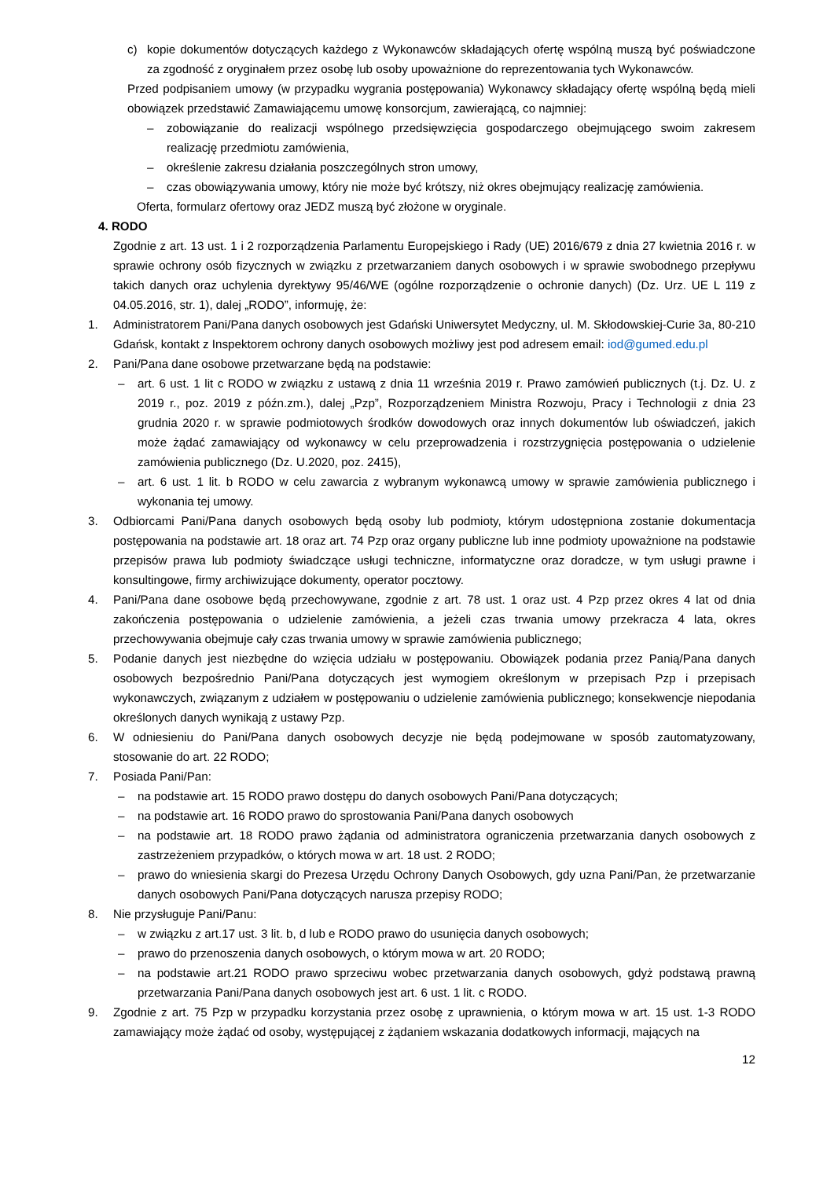c) kopie dokumentów dotyczących każdego z Wykonawców składających ofertę wspólną muszą być poświadczone za zgodność z oryginałem przez osobę lub osoby upoważnione do reprezentowania tych Wykonawców.
Przed podpisaniem umowy (w przypadku wygrania postępowania) Wykonawcy składający ofertę wspólną będą mieli obowiązek przedstawić Zamawiającemu umowę konsorcjum, zawierającą, co najmniej:
– zobowiązanie do realizacji wspólnego przedsięwzięcia gospodarczego obejmującego swoim zakresem realizację przedmiotu zamówienia,
– określenie zakresu działania poszczególnych stron umowy,
– czas obowiązywania umowy, który nie może być krótszy, niż okres obejmujący realizację zamówienia.
Oferta, formularz ofertowy oraz JEDZ muszą być złożone w oryginale.
4. RODO
Zgodnie z art. 13 ust. 1 i 2 rozporządzenia Parlamentu Europejskiego i Rady (UE) 2016/679 z dnia 27 kwietnia 2016 r. w sprawie ochrony osób fizycznych w związku z przetwarzaniem danych osobowych i w sprawie swobodnego przepływu takich danych oraz uchylenia dyrektywy 95/46/WE (ogólne rozporządzenie o ochronie danych) (Dz. Urz. UE L 119 z 04.05.2016, str. 1), dalej „RODO”, informuję, że:
1. Administratorem Pani/Pana danych osobowych jest Gdański Uniwersytet Medyczny, ul. M. Skłodowskiej-Curie 3a, 80-210 Gdańsk, kontakt z Inspektorem ochrony danych osobowych możliwy jest pod adresem email: iod@gumed.edu.pl
2. Pani/Pana dane osobowe przetwarzane będą na podstawie:
– art. 6 ust. 1 lit c RODO w związku z ustawą z dnia 11 września 2019 r. Prawo zamówień publicznych (t.j. Dz. U. z 2019 r., poz. 2019 z późn.zm.), dalej „Pzp”, Rozporządzeniem Ministra Rozwoju, Pracy i Technologii z dnia 23 grudnia 2020 r. w sprawie podmiotowych środków dowodowych oraz innych dokumentów lub oświadczeń, jakich może żądać zamawiający od wykonawcy w celu przeprowadzenia i rozstrzygnięcia postępowania o udzielenie zamówienia publicznego (Dz. U.2020, poz. 2415),
– art. 6 ust. 1 lit. b RODO w celu zawarcia z wybranym wykonawcą umowy w sprawie zamówienia publicznego i wykonania tej umowy.
3. Odbiorcami Pani/Pana danych osobowych będą osoby lub podmioty, którym udostępniona zostanie dokumentacja postępowania na podstawie art. 18 oraz art. 74 Pzp oraz organy publiczne lub inne podmioty upoważnione na podstawie przepisów prawa lub podmioty świadczące usługi techniczne, informatyczne oraz doradcze, w tym usługi prawne i konsultingowe, firmy archiwizujące dokumenty, operator pocztowy.
4. Pani/Pana dane osobowe będą przechowywane, zgodnie z art. 78 ust. 1 oraz ust. 4 Pzp przez okres 4 lat od dnia zakończenia postępowania o udzielenie zamówienia, a jeżeli czas trwania umowy przekracza 4 lata, okres przechowywania obejmuje cały czas trwania umowy w sprawie zamówienia publicznego;
5. Podanie danych jest niezbędne do wzięcia udziału w postępowaniu. Obowiązek podania przez Panią/Pana danych osobowych bezpośrednio Pani/Pana dotyczących jest wymogiem określonym w przepisach Pzp i przepisach wykonawczych, związanym z udziałem w postępowaniu o udzielenie zamówienia publicznego; konsekwencje niepodania określonych danych wynikają z ustawy Pzp.
6. W odniesieniu do Pani/Pana danych osobowych decyzje nie będą podejmowane w sposób zautomatyzowany, stosowanie do art. 22 RODO;
7. Posiada Pani/Pan:
– na podstawie art. 15 RODO prawo dostępu do danych osobowych Pani/Pana dotyczących;
– na podstawie art. 16 RODO prawo do sprostowania Pani/Pana danych osobowych
– na podstawie art. 18 RODO prawo żądania od administratora ograniczenia przetwarzania danych osobowych z zastrzeżeniem przypadków, o których mowa w art. 18 ust. 2 RODO;
– prawo do wniesienia skargi do Prezesa Urzędu Ochrony Danych Osobowych, gdy uzna Pani/Pan, że przetwarzanie danych osobowych Pani/Pana dotyczących narusza przepisy RODO;
8. Nie przysługuje Pani/Panu:
– w związku z art.17 ust. 3 lit. b, d lub e RODO prawo do usunięcia danych osobowych;
– prawo do przenoszenia danych osobowych, o którym mowa w art. 20 RODO;
– na podstawie art.21 RODO prawo sprzeciwu wobec przetwarzania danych osobowych, gdyż podstawą prawną przetwarzania Pani/Pana danych osobowych jest art. 6 ust. 1 lit. c RODO.
9. Zgodnie z art. 75 Pzp w przypadku korzystania przez osobę z uprawnienia, o którym mowa w art. 15 ust. 1-3 RODO zamawiający może żądać od osoby, występującej z żądaniem wskazania dodatkowych informacji, mających na
12